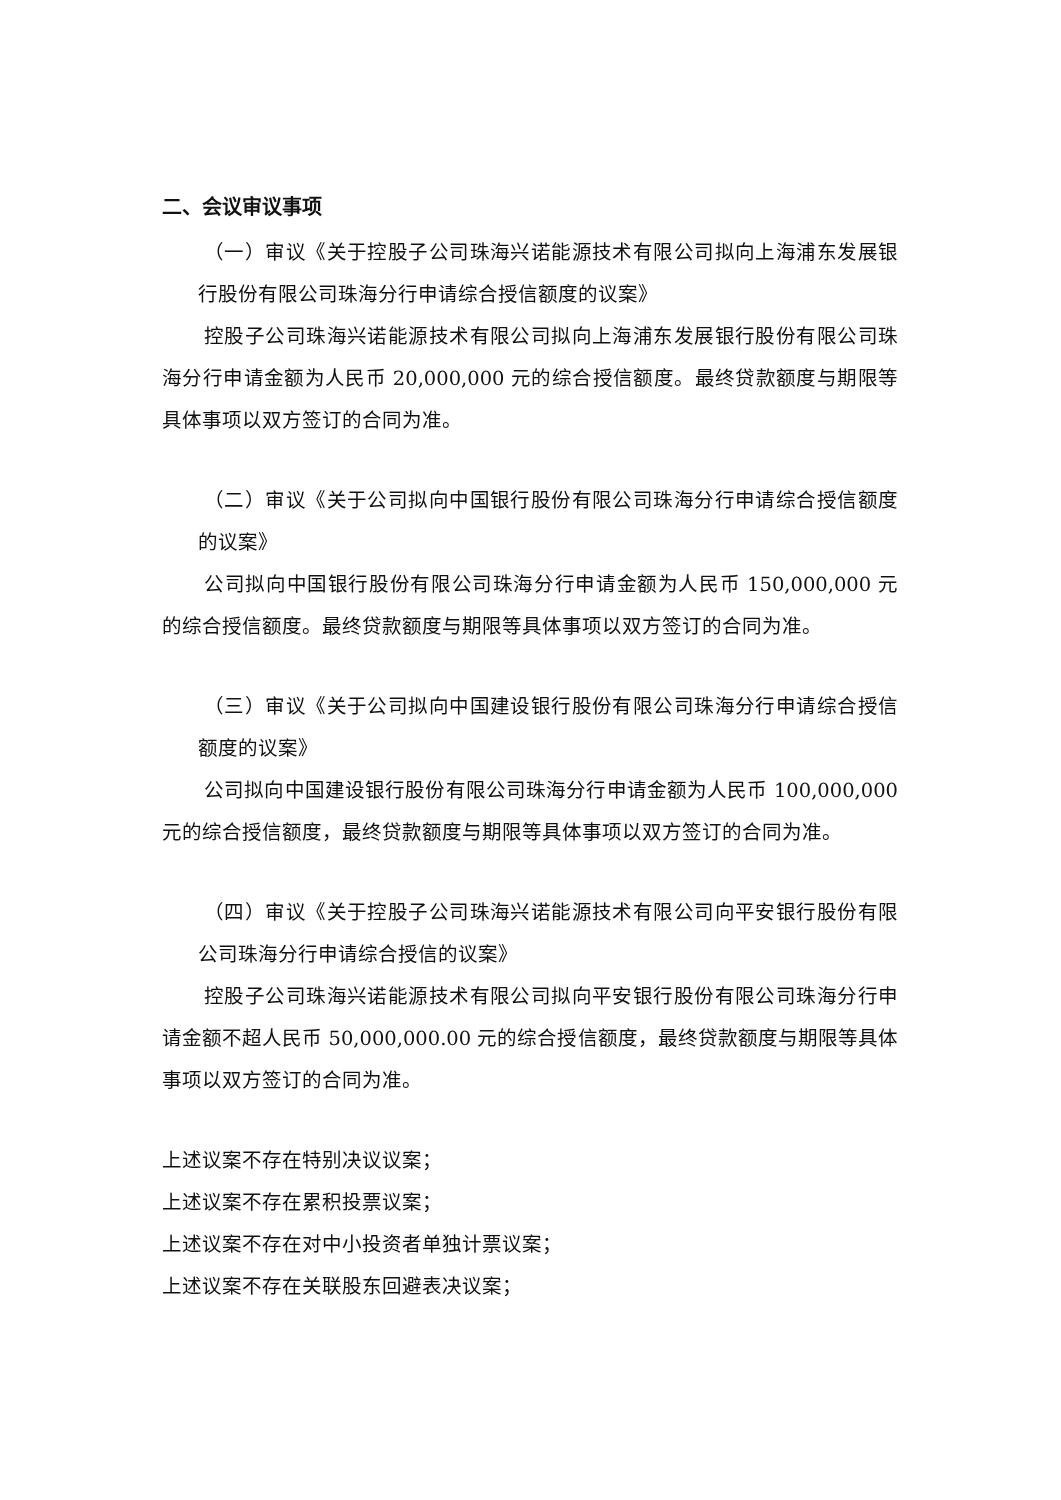二、会议审议事项
（一）审议《关于控股子公司珠海兴诺能源技术有限公司拟向上海浦东发展银行股份有限公司珠海分行申请综合授信额度的议案》
控股子公司珠海兴诺能源技术有限公司拟向上海浦东发展银行股份有限公司珠海分行申请金额为人民币 20,000,000 元的综合授信额度。最终贷款额度与期限等具体事项以双方签订的合同为准。
（二）审议《关于公司拟向中国银行股份有限公司珠海分行申请综合授信额度的议案》
公司拟向中国银行股份有限公司珠海分行申请金额为人民币 150,000,000 元的综合授信额度。最终贷款额度与期限等具体事项以双方签订的合同为准。
（三）审议《关于公司拟向中国建设银行股份有限公司珠海分行申请综合授信额度的议案》
公司拟向中国建设银行股份有限公司珠海分行申请金额为人民币 100,000,000 元的综合授信额度，最终贷款额度与期限等具体事项以双方签订的合同为准。
（四）审议《关于控股子公司珠海兴诺能源技术有限公司向平安银行股份有限公司珠海分行申请综合授信的议案》
控股子公司珠海兴诺能源技术有限公司拟向平安银行股份有限公司珠海分行申请金额不超人民币 50,000,000.00 元的综合授信额度，最终贷款额度与期限等具体事项以双方签订的合同为准。
上述议案不存在特别决议议案；
上述议案不存在累积投票议案；
上述议案不存在对中小投资者单独计票议案；
上述议案不存在关联股东回避表决议案；